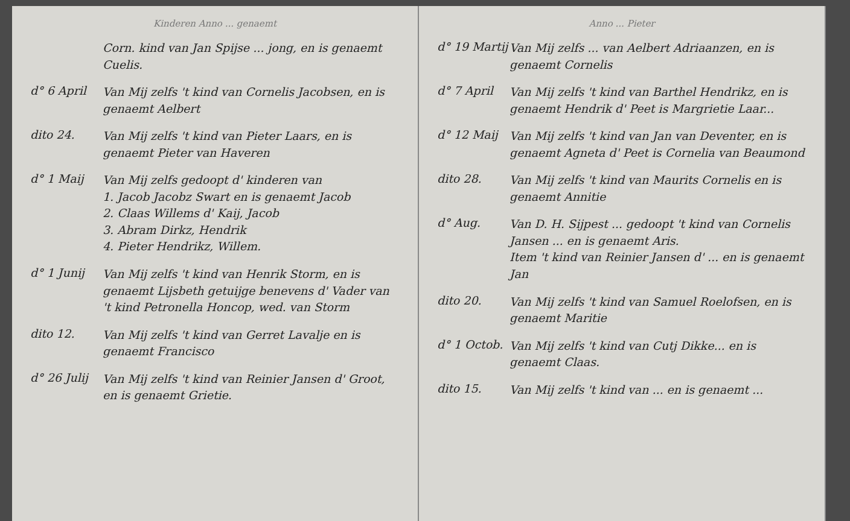Kinderen Anno ... genaemt
Corn. kind van Jan Spijse ... jong, en is genaemt Cuelis.
d° 6 April
Van Mij zelfs 't kind van Cornelis Jacobsen, en is genaemt Aelbert
dito 24.
Van Mij zelfs 't kind van Pieter Laars, en is genaemt Pieter van Haveren
d° 1 Maij
Van Mij zelfs gedoopt d' kinderen van
1. Jacob Jacobz Swart en is genaemt Jacob
2. Claas Willems d' Kaij, Jacob
3. Abram Dirkz, Hendrik
4. Pieter Hendrikz, Willem.
d° 1 Junij
Van Mij zelfs 't kind van Henrik Storm, en is genaemt Lijsbeth getuijge benevens d' Vader van 't kind Petronella Honcop, wed. van Storm
dito 12.
Van Mij zelfs 't kind van Gerret Lavalje en is genaemt Francisco
d° 26 Julij
Van Mij zelfs 't kind van Reinier Jansen d' Groot, en is genaemt Grietie.
Anno ... Pieter
d° 19 Martij
Van Mij zelfs ... van Aelbert Adriaanzen, en is genaemt Cornelis
d° 7 April
Van Mij zelfs 't kind van Barthel Hendrikz, en is genaemt Hendrik d' Peet is Margrietie Laar...
d° 12 Maij
Van Mij zelfs 't kind van Jan van Deventer, en is genaemt Agneta d' Peet is Cornelia van Beaumond
dito 28.
Van Mij zelfs 't kind van Maurits Cornelis en is genaemt Annitie
d° Aug.
Van D. H. Sijpest ... gedoopt 't kind van Cornelis Jansen ... en is genaemt Aris.
Item 't kind van Reinier Jansen d' ... en is genaemt Jan
dito 20.
Van Mij zelfs 't kind van Samuel Roelofsen, en is genaemt Maritie
d° 1 Octob.
Van Mij zelfs 't kind van Cutj Dikke... en is genaemt Claas.
dito 15.
Van Mij zelfs 't kind van ... en is genaemt ...